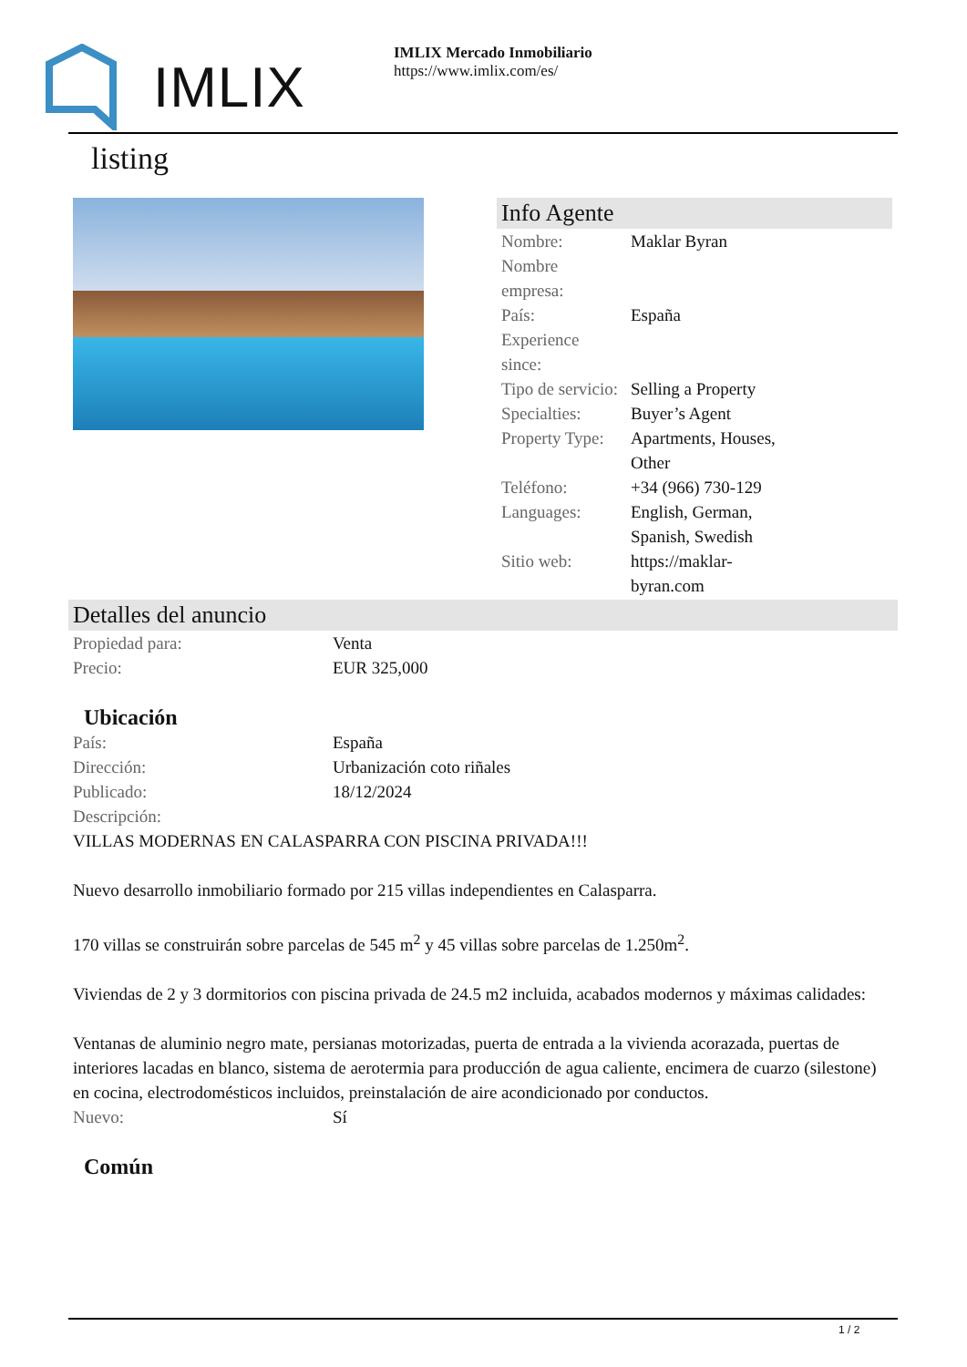IMLIX
IMLIX Mercado Inmobiliario
https://www.imlix.com/es/
listing
Info Agente
| Nombre: | Maklar Byran |
| Nombre empresa: | |
| País: | España |
| Experience since: | |
| Tipo de servicio: | Selling a Property |
| Specialties: | Buyer’s Agent |
| Property Type: | Apartments, Houses, Other |
| Teléfono: | +34 (966) 730-129 |
| Languages: | English, German, Spanish, Swedish |
| Sitio web: | https://maklar- byran.com |
Detalles del anuncio
| Propiedad para: | Venta |
| Precio: | EUR 325,000 |
Ubicación
| País: | España |
| Dirección: | Urbanización coto riñales |
| Publicado: | 18/12/2024 |
| Descripción: | |
VILLAS MODERNAS EN CALASPARRA CON PISCINA PRIVADA!!!
Nuevo desarrollo inmobiliario formado por 215 villas independientes en Calasparra.
170 villas se construirán sobre parcelas de 545 m<sup>2</sup> y 45 villas sobre parcelas de 1.250m<sup>2</sup>.
Viviendas de 2 y 3 dormitorios con piscina privada de 24.5 m2 incluida, acabados modernos y máximas calidades:
Ventanas de aluminio negro mate, persianas motorizadas, puerta de entrada a la vivienda acorazada, puertas de interiores lacadas en blanco, sistema de aerotermia para producción de agua caliente, encimera de cuarzo (silestone) en cocina, electrodomésticos incluidos, preinstalación de aire acondicionado por conductos.
| Nuevo: | Sí |
Común
1 / 2